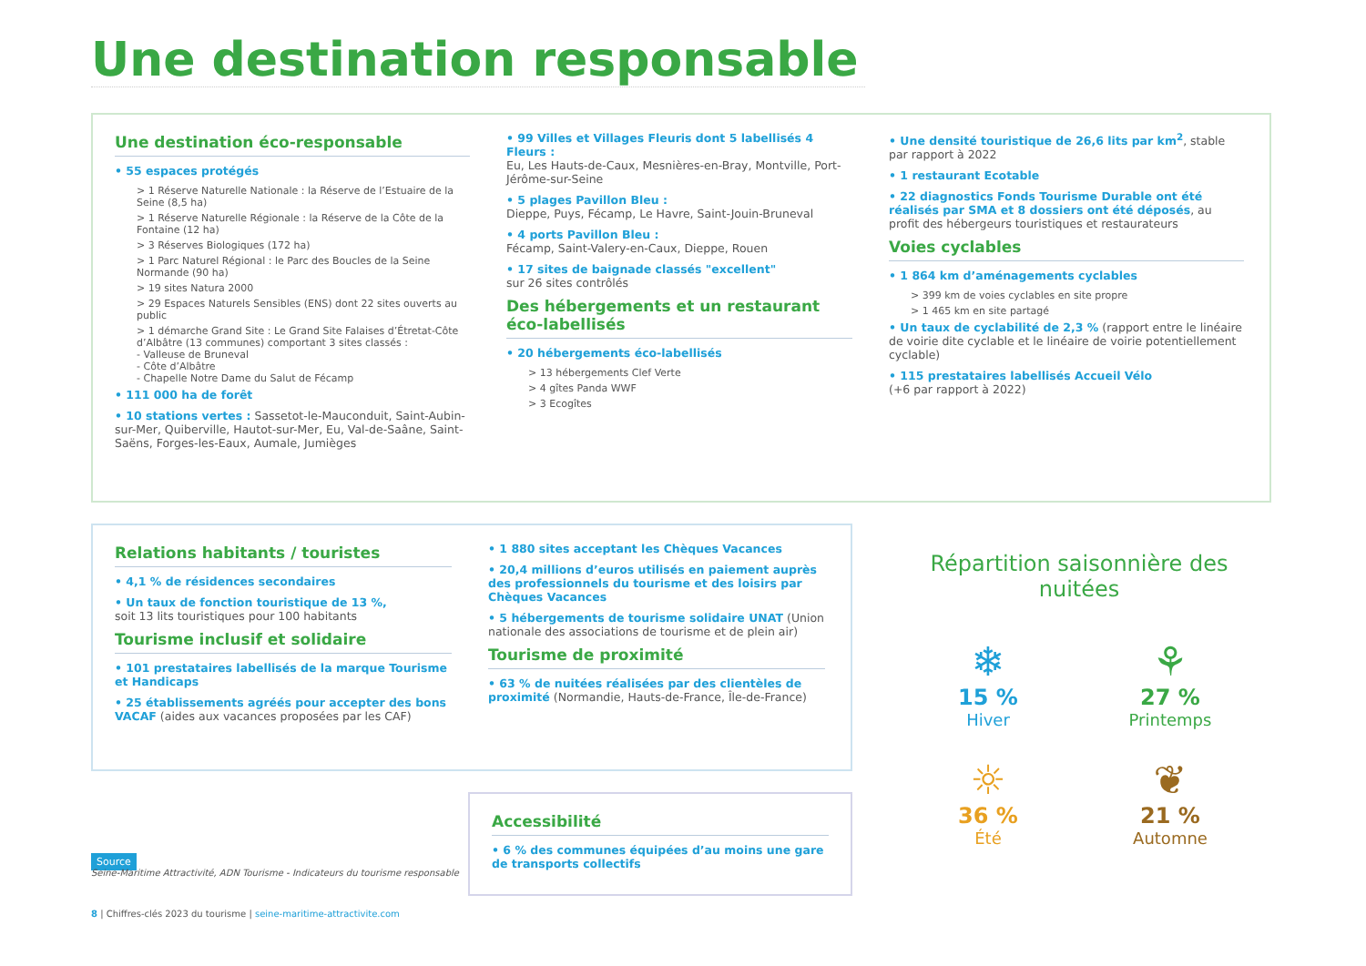Une destination responsable
Une destination éco-responsable
• 55 espaces protégés
> 1 Réserve Naturelle Nationale : la Réserve de l’Estuaire de la Seine (8,5 ha)
> 1 Réserve Naturelle Régionale : la Réserve de la Côte de la Fontaine (12 ha)
> 3 Réserves Biologiques (172 ha)
> 1 Parc Naturel Régional : le Parc des Boucles de la Seine Normande (90 ha)
> 19 sites Natura 2000
> 29 Espaces Naturels Sensibles (ENS) dont 22 sites ouverts au public
> 1 démarche Grand Site : Le Grand Site Falaises d’Étretat-Côte d’Albâtre (13 communes) comportant 3 sites classés :
- Valleuse de Bruneval
- Côte d’Albâtre
- Chapelle Notre Dame du Salut de Fécamp
• 111 000 ha de forêt
• 10 stations vertes : Sassetot-le-Mauconduit, Saint-Aubin-sur-Mer, Quiberville, Hautot-sur-Mer, Eu, Val-de-Saâne, Saint-Saëns, Forges-les-Eaux, Aumale, Jumièges
• 99 Villes et Villages Fleuris dont 5 labellisés 4 Fleurs :
Eu, Les Hauts-de-Caux, Mesnières-en-Bray, Montville, Port-Jérôme-sur-Seine
• 5 plages Pavillon Bleu :
Dieppe, Puys, Fécamp, Le Havre, Saint-Jouin-Bruneval
• 4 ports Pavillon Bleu :
Fécamp, Saint-Valery-en-Caux, Dieppe, Rouen
• 17 sites de baignade classés "excellent"
sur 26 sites contrôlés
Des hébergements et un restaurant éco-labellisés
• 20 hébergements éco-labellisés
> 13 hébergements Clef Verte
> 4 gîtes Panda WWF
> 3 Ecogîtes
• Une densité touristique de 26,6 lits par km<sup>2</sup>, stable par rapport à 2022
• 1 restaurant Ecotable
• 22 diagnostics Fonds Tourisme Durable ont été réalisés par SMA et 8 dossiers ont été déposés, au profit des hébergeurs touristiques et restaurateurs
Voies cyclables
• 1 864 km d’aménagements cyclables
> 399 km de voies cyclables en site propre
> 1 465 km en site partagé
• Un taux de cyclabilité de 2,3 % (rapport entre le linéaire de voirie dite cyclable et le linéaire de voirie potentiellement cyclable)
• 115 prestataires labellisés Accueil Vélo
(+6 par rapport à 2022)
Relations habitants / touristes
• 4,1 % de résidences secondaires
• Un taux de fonction touristique de 13 %,
soit 13 lits touristiques pour 100 habitants
Tourisme inclusif et solidaire
• 101 prestataires labellisés de la marque Tourisme et Handicaps
• 25 établissements agréés pour accepter des bons VACAF (aides aux vacances proposées par les CAF)
• 1 880 sites acceptant les Chèques Vacances
• 20,4 millions d’euros utilisés en paiement auprès des professionnels du tourisme et des loisirs par Chèques Vacances
• 5 hébergements de tourisme solidaire UNAT (Union nationale des associations de tourisme et de plein air)
Tourisme de proximité
• 63 % de nuitées réalisées par des clientèles de proximité (Normandie, Hauts-de-France, Île-de-France)
Accessibilité
• 6 % des communes équipées d’au moins une gare de transports collectifs
Source
Seine-Maritime Attractivité, ADN Tourisme - Indicateurs du tourisme responsable
8 | Chiffres-clés 2023 du tourisme | seine-maritime-attractivite.com
Répartition saisonnière des nuitées
❄
15 %
Hiver
⚘
27 %
Printemps
☼
36 %
Été
❦
21 %
Automne